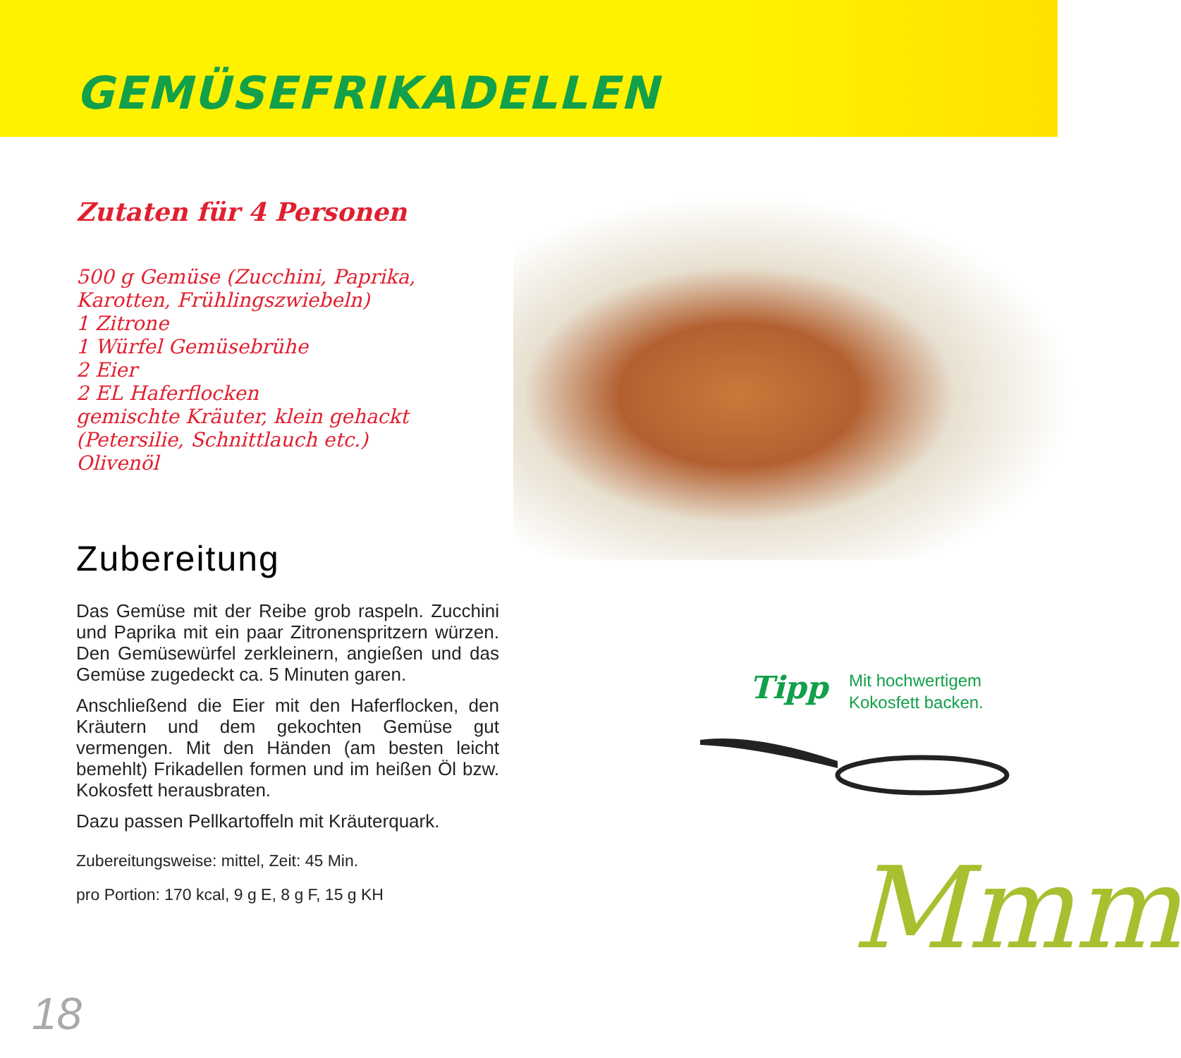GEMÜSEFRIKADELLEN
Zutaten für 4 Personen
500 g Gemüse (Zucchini, Paprika,
Karotten, Frühlingszwiebeln)
1 Zitrone
1 Würfel Gemüsebrühe
2 Eier
2 EL Haferflocken
gemischte Kräuter, klein gehackt
(Petersilie, Schnittlauch etc.)
Olivenöl
Zubereitung
Das Gemüse mit der Reibe grob raspeln. Zucchini und Paprika mit ein paar Zitronenspritzern würzen. Den Gemüsewürfel zerkleinern, angießen und das Gemüse zugedeckt ca. 5 Minuten garen.
Anschließend die Eier mit den Haferflocken, den Kräutern und dem gekochten Gemüse gut vermengen. Mit den Händen (am besten leicht bemehlt) Frikadellen formen und im heißen Öl bzw. Kokosfett herausbraten.
Dazu passen Pellkartoffeln mit Kräuterquark.
Zubereitungsweise: mittel, Zeit: 45 Min.
pro Portion: 170 kcal, 9 g E, 8 g F, 15 g KH
Tipp Mit hochwertigem
Kokosfett backen.
Mmm
18